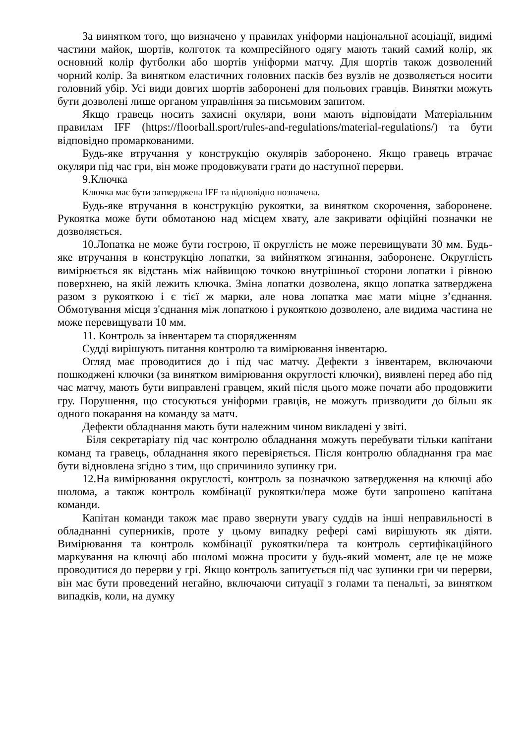За винятком того, що визначено у правилах уніформи національної асоціації, видимі частини майок, шортів, колготок та компресійного одягу мають такий самий колір, як основний колір футболки або шортів уніформи матчу. Для шортів також дозволений чорний колір. За винятком еластичних головних пасків без вузлів не дозволяється носити головний убір. Усі види довгих шортів заборонені для польових гравців. Винятки можуть бути дозволені лише органом управління за письмовим запитом.
Якщо гравець носить захисні окуляри, вони мають відповідати Матеріальним правилам IFF (https://floorball.sport/rules-and-regulations/material-regulations/) та бути відповідно промаркованими.
Будь-яке втручання у конструкцію окулярів заборонено. Якщо гравець втрачає окуляри під час гри, він може продовжувати грати до наступної перерви.
9.Ключка
Ключка має бути затверджена IFF та відповідно позначена.
Будь-яке втручання в конструкцію рукоятки, за винятком скорочення, заборонене. Рукоятка може бути обмотаною над місцем хвату, але закривати офіційні позначки не дозволяється.
10.Лопатка не може бути гострою, її округлість не може перевищувати 30 мм. Будь-яке втручання в конструкцію лопатки, за вийнятком згинання, заборонене. Округлість вимірюється як відстань між найвищою точкою внутрішньої сторони лопатки і рівною поверхнею, на якій лежить ключка. Зміна лопатки дозволена, якщо лопатка затверджена разом з рукояткою і є тієї ж марки, але нова лопатка має мати міцне з’єднання. Обмотування місця з'єднання між лопаткою і рукояткою дозволено, але видима частина не може перевищувати 10 мм.
11. Контроль за інвентарем та спорядженням
Судді вирішують питання контролю та вимірювання інвентарю.
Огляд має проводитися до і під час матчу. Дефекти з інвентарем, включаючи пошкоджені ключки (за винятком вимірювання округлості ключки), виявлені перед або під час матчу, мають бути виправлені гравцем, який після цього може почати або продовжити гру. Порушення, що стосуються уніформи гравців, не можуть призводити до більш як одного покарання на команду за матч.
Дефекти обладнання мають бути належним чином викладені у звіті.
Біля секретаріату під час контролю обладнання можуть перебувати тільки капітани команд та гравець, обладнання якого перевіряється. Після контролю обладнання гра має бути відновлена згідно з тим, що спричинило зупинку гри.
12.На вимірювання округлості, контроль за позначкою затвердження на ключці або шолома, а також контроль комбінації рукоятки/пера може бути запрошено капітана команди.
Капітан команди також має право звернути увагу суддів на інші неправильності в обладнанні суперників, проте у цьому випадку рефері самі вирішують як діяти. Вимірювання та контроль комбінації рукоятки/пера та контроль сертифікаційного маркування на ключці або шоломі можна просити у будь-який момент, але це не може проводитися до перерви у грі. Якщо контроль запитується під час зупинки гри чи перерви, він має бути проведений негайно, включаючи ситуації з голами та пенальті, за винятком випадків, коли, на думку